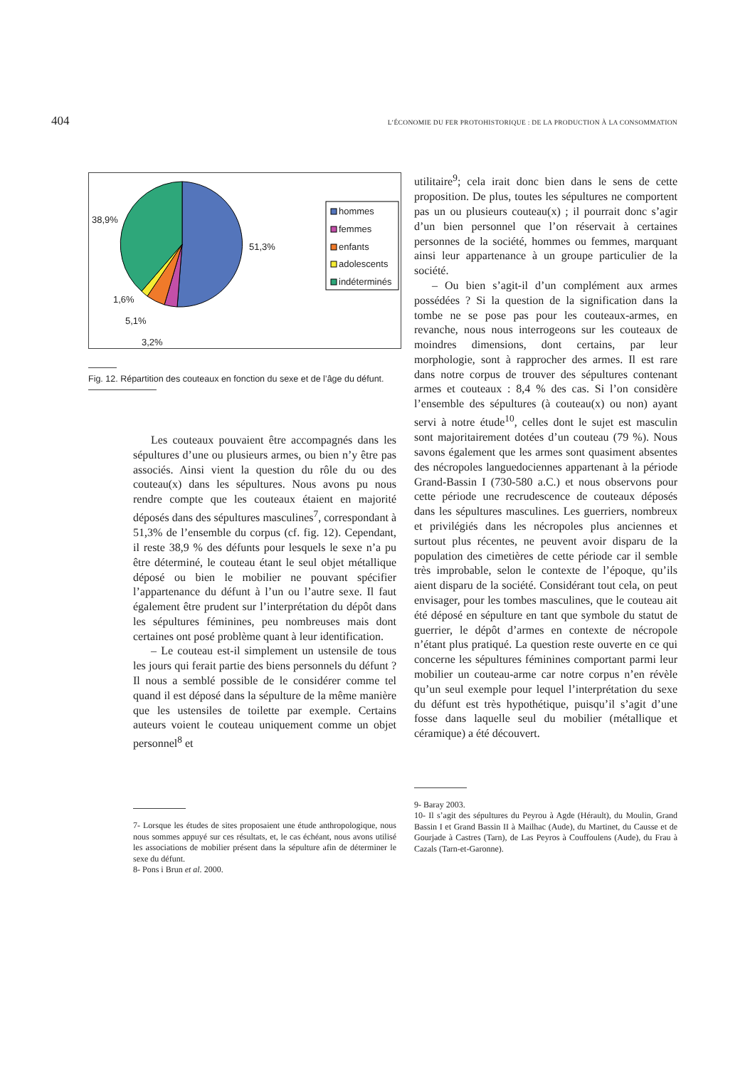404 L’ÉCONOMIE DU FER PROTOHISTORIQUE : DE LA PRODUCTION À LA CONSOMMATION
38,9%
51,3%
1,6%
5,1%
3,2%
hommes
femmes
enfants
adolescents
indéterminés
Fig. 12. Répartition des couteaux en fonction du sexe et de l’âge du défunt.
Les couteaux pouvaient être accompagnés dans les sépultures d’une ou plusieurs armes, ou bien n’y être pas associés. Ainsi vient la question du rôle du ou des couteau(x) dans les sépultures. Nous avons pu nous rendre compte que les couteaux étaient en majorité déposés dans des sépultures masculines<sup>7</sup>, correspondant à 51,3% de l’ensemble du corpus (cf. fig. 12). Cependant, il reste 38,9 % des défunts pour lesquels le sexe n’a pu être déterminé, le couteau étant le seul objet métallique déposé ou bien le mobilier ne pouvant spécifier l’appartenance du défunt à l’un ou l’autre sexe. Il faut également être prudent sur l’interprétation du dépôt dans les sépultures féminines, peu nombreuses mais dont certaines ont posé problème quant à leur identification.
– Le couteau est-il simplement un ustensile de tous les jours qui ferait partie des biens personnels du défunt ? Il nous a semblé possible de le considérer comme tel quand il est déposé dans la sépulture de la même manière que les ustensiles de toilette par exemple. Certains auteurs voient le couteau uniquement comme un objet personnel<sup>8</sup> et
7- Lorsque les études de sites proposaient une étude anthropologique, nous nous sommes appuyé sur ces résultats, et, le cas échéant, nous avons utilisé les associations de mobilier présent dans la sépulture afin de déterminer le sexe du défunt.
8- Pons i Brun et al. 2000.
utilitaire<sup>9</sup>; cela irait donc bien dans le sens de cette proposition. De plus, toutes les sépultures ne comportent pas un ou plusieurs couteau(x) ; il pourrait donc s’agir d’un bien personnel que l’on réservait à certaines personnes de la société, hommes ou femmes, marquant ainsi leur appartenance à un groupe particulier de la société.
– Ou bien s’agit-il d’un complément aux armes possédées ? Si la question de la signification dans la tombe ne se pose pas pour les couteaux-armes, en revanche, nous nous interrogeons sur les couteaux de moindres dimensions, dont certains, par leur morphologie, sont à rapprocher des armes. Il est rare dans notre corpus de trouver des sépultures contenant armes et couteaux : 8,4 % des cas. Si l’on considère l’ensemble des sépultures (à couteau(x) ou non) ayant servi à notre étude<sup>10</sup>, celles dont le sujet est masculin sont majoritairement dotées d’un couteau (79 %). Nous savons également que les armes sont quasiment absentes des nécropoles languedociennes appartenant à la période Grand-Bassin I (730-580 a.C.) et nous observons pour cette période une recrudescence de couteaux déposés dans les sépultures masculines. Les guerriers, nombreux et privilégiés dans les nécropoles plus anciennes et surtout plus récentes, ne peuvent avoir disparu de la population des cimetières de cette période car il semble très improbable, selon le contexte de l’époque, qu’ils aient disparu de la société. Considérant tout cela, on peut envisager, pour les tombes masculines, que le couteau ait été déposé en sépulture en tant que symbole du statut de guerrier, le dépôt d’armes en contexte de nécropole n’étant plus pratiqué. La question reste ouverte en ce qui concerne les sépultures féminines comportant parmi leur mobilier un couteau-arme car notre corpus n’en révèle qu’un seul exemple pour lequel l’interprétation du sexe du défunt est très hypothétique, puisqu’il s’agit d’une fosse dans laquelle seul du mobilier (métallique et céramique) a été découvert.
9- Baray 2003.
10- Il s’agit des sépultures du Peyrou à Agde (Hérault), du Moulin, Grand Bassin I et Grand Bassin II à Mailhac (Aude), du Martinet, du Causse et de Gourjade à Castres (Tarn), de Las Peyros à Couffoulens (Aude), du Frau à Cazals (Tarn-et-Garonne).